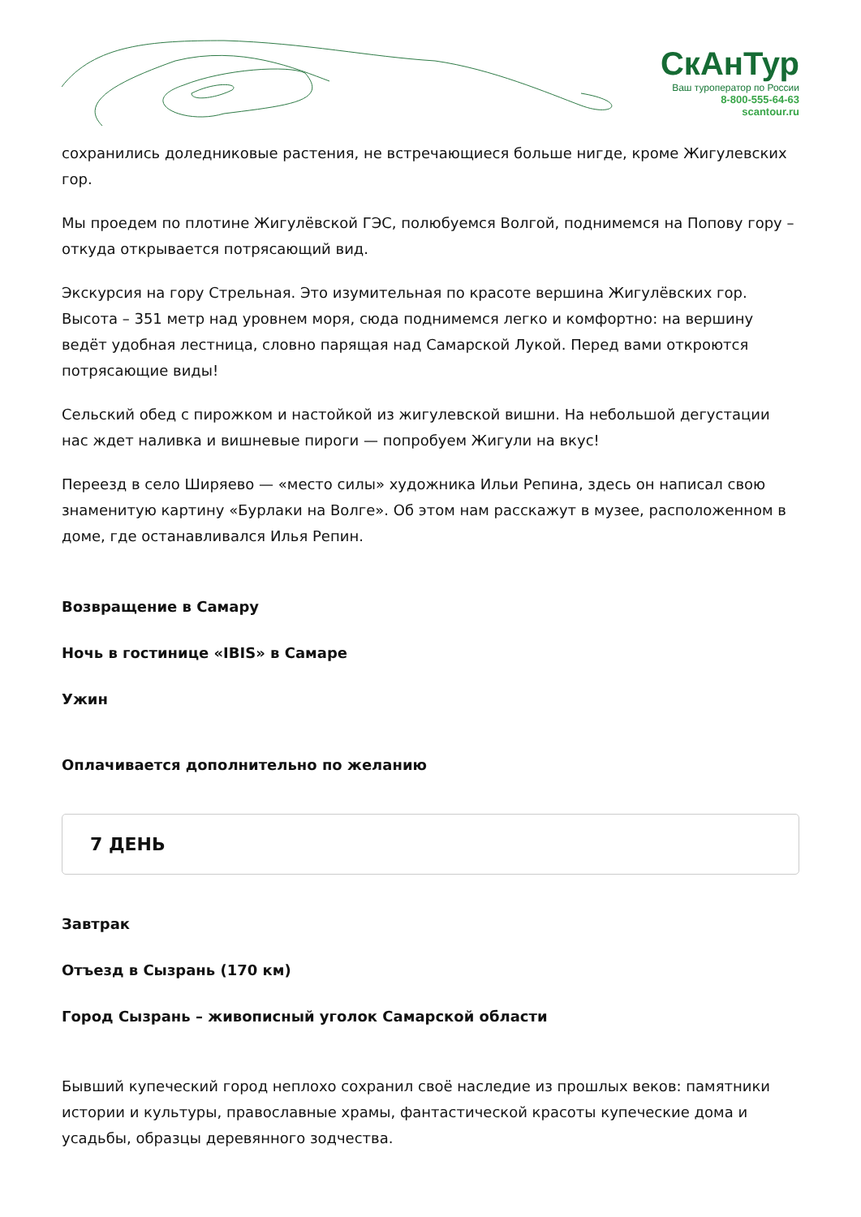СкАнТур
Ваш туроператор по России
8-800-555-64-63
scantour.ru
сохранились доледниковые растения, не встречающиеся больше нигде, кроме Жигулевских гор.
Мы проедем по плотине Жигулёвской ГЭС, полюбуемся Волгой, поднимемся на Попову гору – откуда открывается потрясающий вид.
Экскурсия на гору Стрельная. Это изумительная по красоте вершина Жигулёвских гор. Высота – 351 метр над уровнем моря, сюда поднимемся легко и комфортно: на вершину ведёт удобная лестница, словно парящая над Самарской Лукой. Перед вами откроются потрясающие виды!
Сельский обед с пирожком и настойкой из жигулевской вишни. На небольшой дегустации нас ждет наливка и вишневые пироги — попробуем Жигули на вкус!
Переезд в село Ширяево — «место силы» художника Ильи Репина, здесь он написал свою знаменитую картину «Бурлаки на Волге». Об этом нам расскажут в музее, расположенном в доме, где останавливался Илья Репин.
Возвращение в Самару
Ночь в гостинице «IBIS» в Самаре
Ужин
Оплачивается дополнительно по желанию
7 ДЕНЬ
Завтрак
Отъезд в Сызрань (170 км)
Город Сызрань – живописный уголок Самарской области
Бывший купеческий город неплохо сохранил своё наследие из прошлых веков: памятники истории и культуры, православные храмы, фантастической красоты купеческие дома и усадьбы, образцы деревянного зодчества.